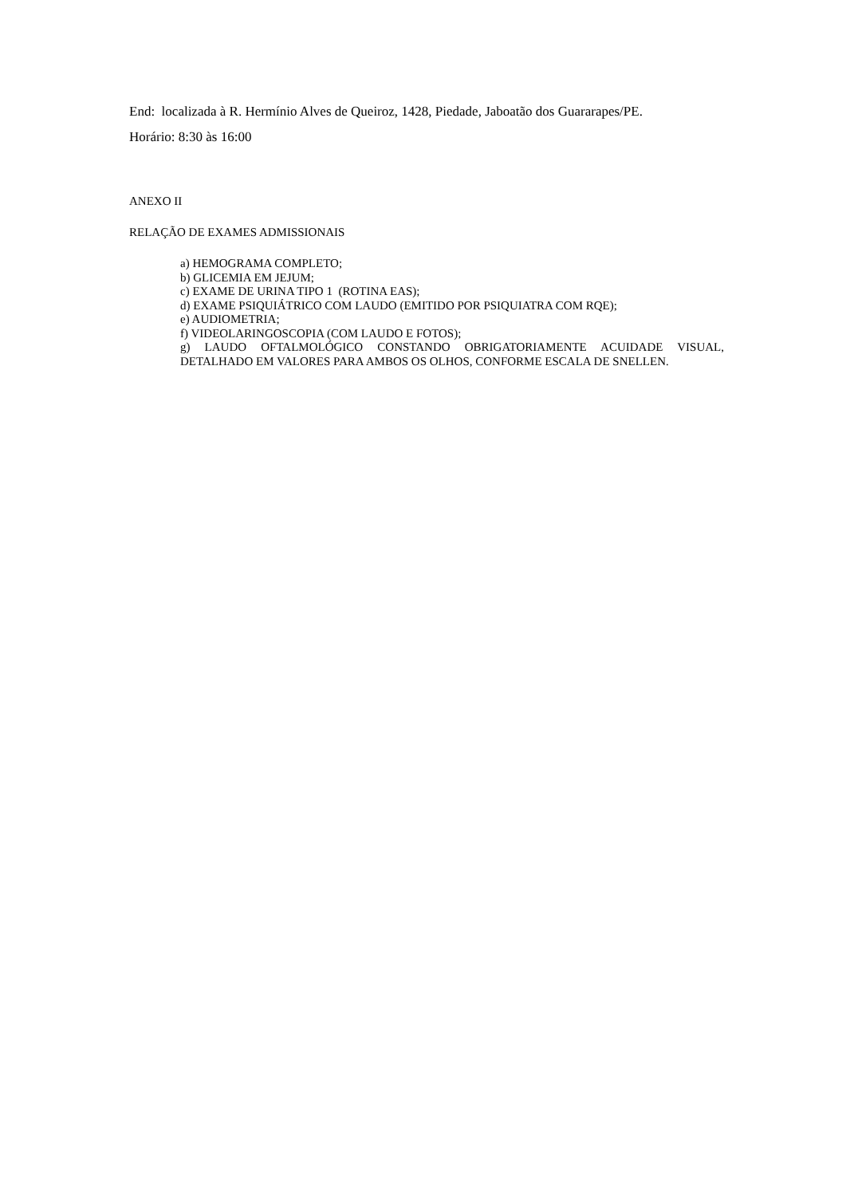End: localizada à R. Hermínio Alves de Queiroz, 1428, Piedade, Jaboatão dos Guararapes/PE.
Horário: 8:30 às 16:00
ANEXO II
RELAÇÃO DE EXAMES ADMISSIONAIS
a) HEMOGRAMA COMPLETO;
b) GLICEMIA EM JEJUM;
c) EXAME DE URINA TIPO 1 (ROTINA EAS);
d) EXAME PSIQUIÁTRICO COM LAUDO (EMITIDO POR PSIQUIATRA COM RQE);
e) AUDIOMETRIA;
f) VIDEOLARINGOSCOPIA (COM LAUDO E FOTOS);
g) LAUDO OFTALMOLÓGICO CONSTANDO OBRIGATORIAMENTE ACUIDADE VISUAL, DETALHADO EM VALORES PARA AMBOS OS OLHOS, CONFORME ESCALA DE SNELLEN.